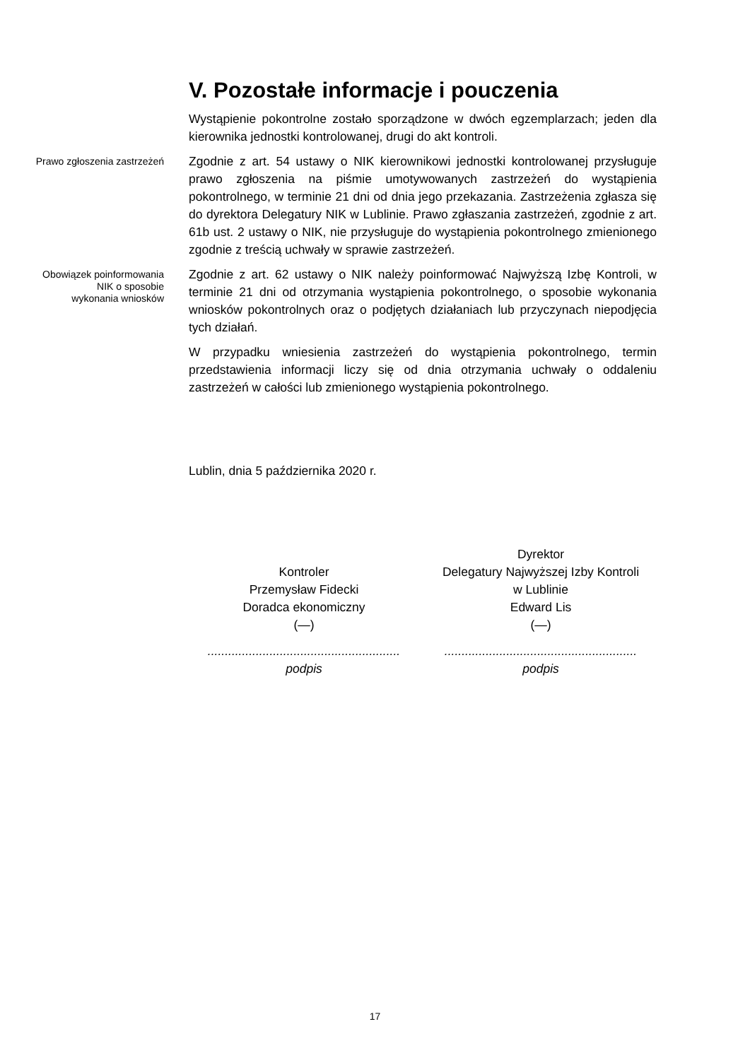V. Pozostałe informacje i pouczenia
Wystąpienie pokontrolne zostało sporządzone w dwóch egzemplarzach; jeden dla kierownika jednostki kontrolowanej, drugi do akt kontroli.
Prawo zgłoszenia zastrzeżeń
Zgodnie z art. 54 ustawy o NIK kierownikowi jednostki kontrolowanej przysługuje prawo zgłoszenia na piśmie umotywowanych zastrzeżeń do wystąpienia pokontrolnego, w terminie 21 dni od dnia jego przekazania. Zastrzeżenia zgłasza się do dyrektora Delegatury NIK w Lublinie. Prawo zgłaszania zastrzeżeń, zgodnie z art. 61b ust. 2 ustawy o NIK, nie przysługuje do wystąpienia pokontrolnego zmienionego zgodnie z treścią uchwały w sprawie zastrzeżeń.
Obowiązek poinformowania
NIK o sposobie
wykonania wniosków
Zgodnie z art. 62 ustawy o NIK należy poinformować Najwyższą Izbę Kontroli, w terminie 21 dni od otrzymania wystąpienia pokontrolnego, o sposobie wykonania wniosków pokontrolnych oraz o podjętych działaniach lub przyczynach niepodjęcia tych działań.
W przypadku wniesienia zastrzeżeń do wystąpienia pokontrolnego, termin przedstawienia informacji liczy się od dnia otrzymania uchwały o oddaleniu zastrzeżeń w całości lub zmienionego wystąpienia pokontrolnego.
Lublin, dnia 5 października 2020 r.
Kontroler
Przemysław Fidecki
Doradca ekonomiczny
(—)
........................................................
podpis
Dyrektor
Delegatury Najwyższej Izby Kontroli
w Lublinie
Edward Lis
(—)
........................................................
podpis
17